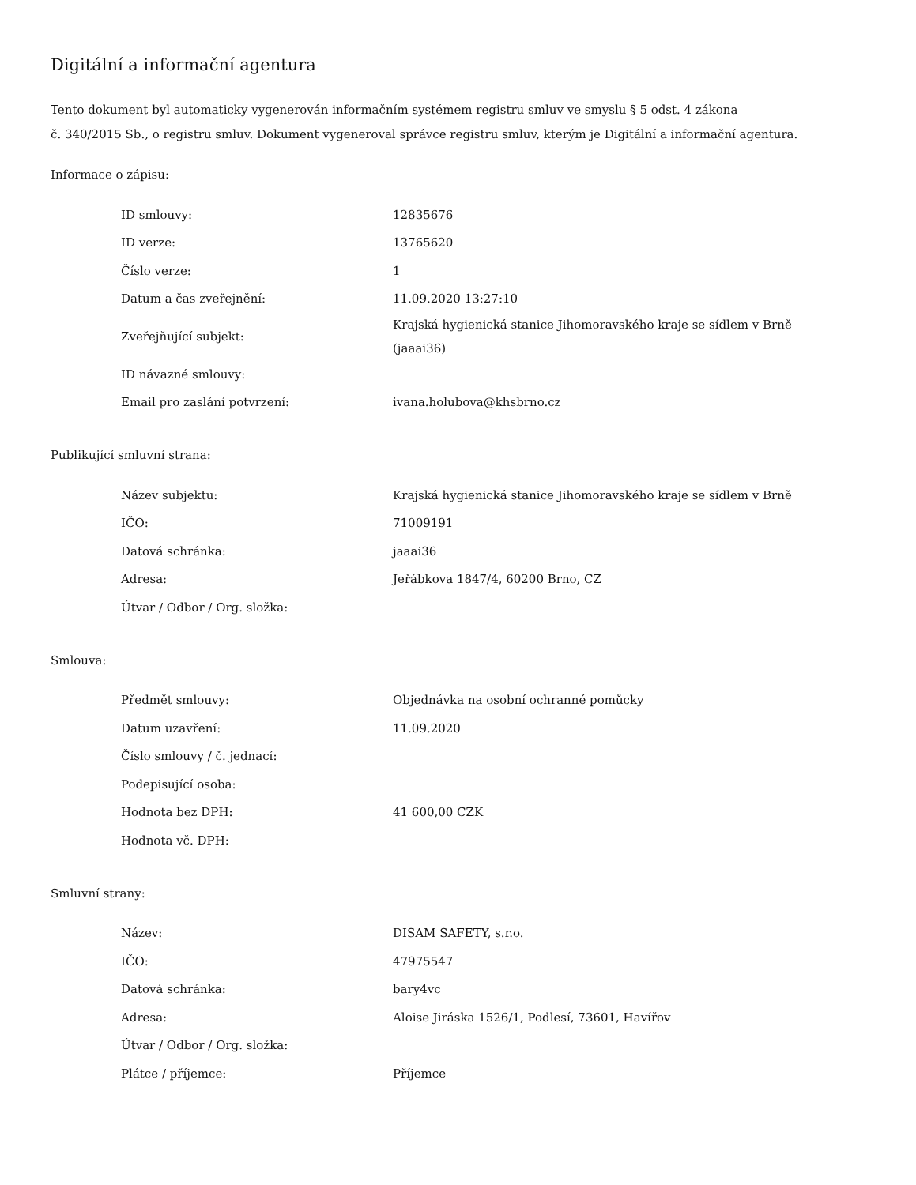Digitální a informační agentura
Tento dokument byl automaticky vygenerován informačním systémem registru smluv ve smyslu § 5 odst. 4 zákona
č. 340/2015 Sb., o registru smluv. Dokument vygeneroval správce registru smluv, kterým je Digitální a informační agentura.
Informace o zápisu:
| ID smlouvy: | 12835676 |
| ID verze: | 13765620 |
| Číslo verze: | 1 |
| Datum a čas zveřejnění: | 11.09.2020 13:27:10 |
| Zveřejňující subjekt: | Krajská hygienická stanice Jihomoravského kraje se sídlem v Brně (jaaai36) |
| ID návazné smlouvy: | |
| Email pro zaslání potvrzení: | ivana.holubova@khsbrno.cz |
Publikující smluvní strana:
| Název subjektu: | Krajská hygienická stanice Jihomoravského kraje se sídlem v Brně |
| IČO: | 71009191 |
| Datová schránka: | jaaai36 |
| Adresa: | Jeřábkova 1847/4, 60200 Brno, CZ |
| Útvar / Odbor / Org. složka: | |
Smlouva:
| Předmět smlouvy: | Objednávka na osobní ochranné pomůcky |
| Datum uzavření: | 11.09.2020 |
| Číslo smlouvy / č. jednací: | |
| Podepisující osoba: | |
| Hodnota bez DPH: | 41 600,00 CZK |
| Hodnota vč. DPH: | |
Smluvní strany:
| Název: | DISAM SAFETY, s.r.o. |
| IČO: | 47975547 |
| Datová schránka: | bary4vc |
| Adresa: | Aloise Jiráska 1526/1, Podlesí, 73601, Havířov |
| Útvar / Odbor / Org. složka: | |
| Plátce / příjemce: | Příjemce |